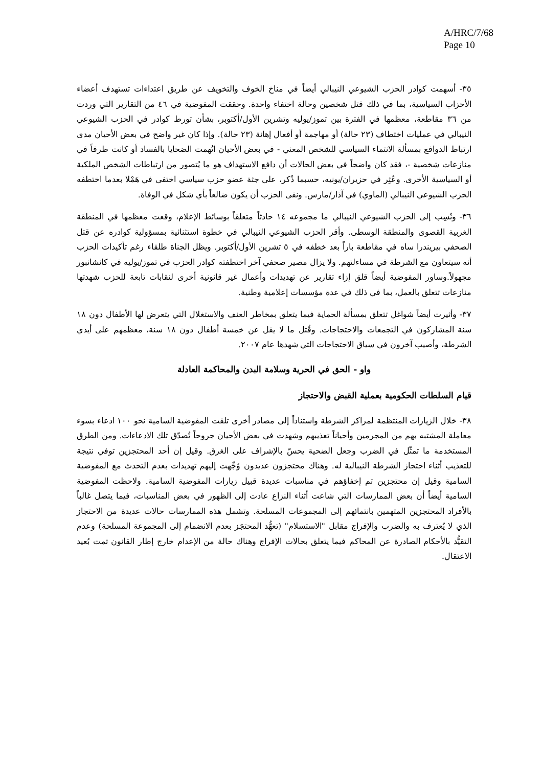A/HRC/7/68
Page 10
٣٥- أسهمت كوادر الحزب الشيوعي النيبالي أيضاً في مناخ الخوف والتخويف عن طريق اعتداءات تستهدف أعضاء الأحزاب السياسية، بما في ذلك قتل شخصين وحالة اختفاء واحدة. وحققت المفوضية في ٤٦ من التقارير التي وردت من ٣٦ مقاطعة، معظمها في الفترة بين تموز/يوليه وتشرين الأول/أكتوبر، بشأن تورط كوادر في الحزب الشيوعي النيبالي في عمليات اختطاف (٢٣ حالة) أو مهاجمة أو أفعال إهانة (٢٣ حالة). وإذا كان غير واضح في بعض الأحيان مدى ارتباط الدوافع بمسألة الانتماء السياسي للشخص المعني - في بعض الأحيان اتُهمت الضحايا بالفساد أو كانت طرفاً في منازعات شخصية -، فقد كان واضحاً في بعض الحالات أن دافع الاستهداف هو ما يُتصور من ارتباطات الشخص الملكية أو السياسية الأخرى. وعُثِر في حزيران/يونيه، حسبما ذُكر، على جثة عضو حزب سياسي اختفى في هَمْلا بعدما اختطفه الحزب الشيوعي النيبالي (الماوي) في آذار/مارس. ونفى الحزب أن يكون ضالعاً بأي شكل في الوفاة.
٣٦- ونُسِب إلى الحزب الشيوعي النيبالي ما مجموعه ١٤ حادثاً متعلقاً بوسائط الإعلام، وقعت معظمها في المنطقة الغربية القصوى والمنطقة الوسطى. وأقر الحزب الشيوعي النيبالي في خطوة استثنائية بمسؤولية كوادره عن قتل الصحفي بيريندرا ساه في مقاطعة باراً بعد خطفه في ٥ تشرين الأول/أكتوبر. ويظل الجناة طلقاء رغم تأكيدات الحزب أنه سيتعاون مع الشرطة في مساءلتهم. ولا يزال مصير صحفي آخر اختطفته كوادر الحزب في تموز/يوليه في كانشانبور مجهولاً.وساور المفوضية أيضاً قلق إزاء تقارير عن تهديدات وأعمال غير قانونية أخرى لنقابات تابعة للحزب شهدتها منازعات تتعلق بالعمل، بما في ذلك في عدة مؤسسات إعلامية وطنية.
٣٧- وأثيرت أيضاً شواغل تتعلق بمسألة الحماية فيما يتعلق بمخاطر العنف والاستغلال التي يتعرض لها الأطفال دون ١٨ سنة المشاركون في التجمعات والاحتجاجات. وقُتل ما لا يقل عن خمسة أطفال دون ١٨ سنة، معظمهم على أيدي الشرطة، وأصيب آخرون في سياق الاحتجاجات التي شهدها عام ٢٠٠٧.
واو - الحق في الحرية وسلامة البدن والمحاكمة العادلة
قيام السلطات الحكومية بعملية القبض والاحتجاز
٣٨- خلال الزيارات المنتظمة لمراكز الشرطة واستناداً إلى مصادر أخرى تلقت المفوضية السامية نحو ١٠٠ ادعاء بسوء معاملة المشتبه بهم من المجرمين وأحياناً تعذيبهم وشهدت في بعض الأحيان جروحاً تُصدّق تلك الادعاءات. ومن الطرق المستخدمة ما تمثّل في الضرب وجعل الضحية يحسّ بالإشراف على الغرق. وقيل إن أحد المحتجزين توفي نتيجة للتعذيب أثناء احتجاز الشرطة النيبالية له. وهناك محتجزون عديدون وُجِّهت إليهم تهديدات بعدم التحدث مع المفوضية السامية وقيل إن محتجزين تم إخفاؤهم في مناسبات عديدة قبيل زيارات المفوضية السامية. ولاحظت المفوضية السامية أيضاً أن بعض الممارسات التي شاعت أثناء النزاع عادت إلى الظهور في بعض المناسبات، فيما يتصل غالباً بالأفراد المحتجزين المتهمين بانتمائهم إلى المجموعات المسلحة. وتشمل هذه الممارسات حالات عديدة من الاحتجاز الذي لا يُعترف به والضرب والإفراج مقابل "الاستسلام" (تعهُّد المحتجَز بعدم الانضمام إلى المجموعة المسلحة) وعدم التقيُّد بالأحكام الصادرة عن المحاكم فيما يتعلق بحالات الإفراج وهناك حالة من الإعدام خارج إطار القانون تمت بُعيد الاعتقال.